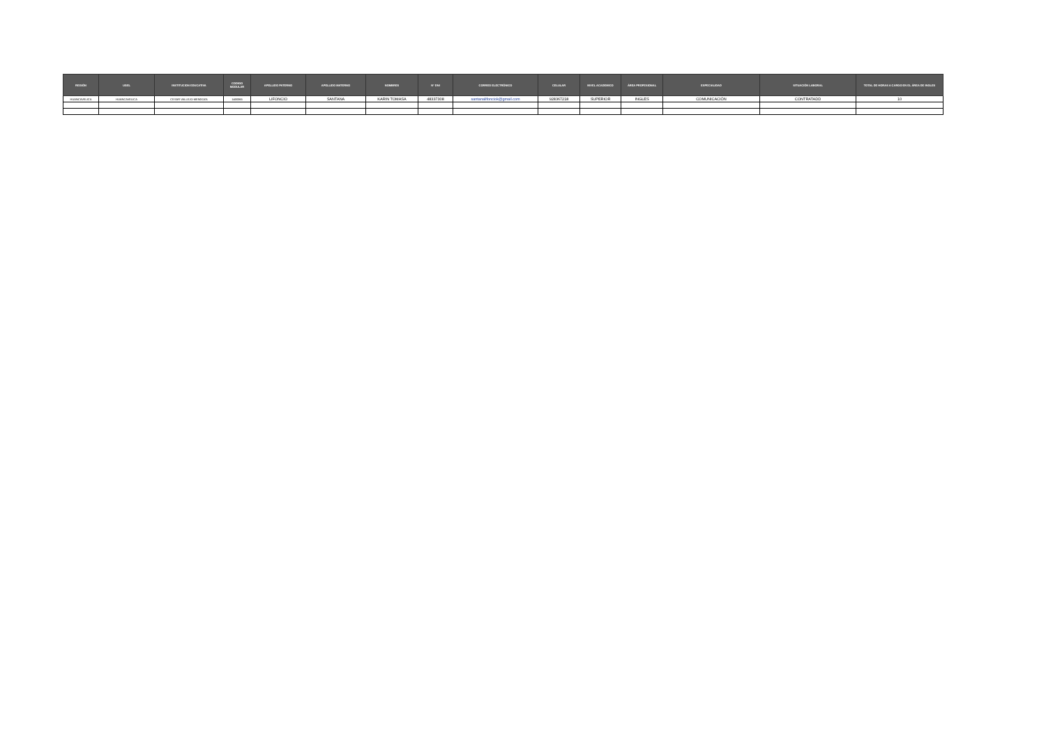| REGIÓN | UGEL | INSTITUCION EDUCATIVA | CODIGO MODULAR | APELLIDO PATERNO | APELLIDO MATERNO | NOMBRES | N° DNI | CORREO ELECTRÓNICO | CELULAR | NIVEL ACADEMICO | ÁREA PROFESIONAL | ESPECIALIDAD | SITUACIÓN LABORAL | TOTAL DE HORAS A CARGO EN EL ÁREA DE INGLES |
| --- | --- | --- | --- | --- | --- | --- | --- | --- | --- | --- | --- | --- | --- | --- |
| HUANCAVELICA | HUANCAVELICA | CESAR VALLEJO MENDOZA | 1400365 | LIFONCIO | SANTANA | KARIN TOMASA | 48337308 | santanalifonciok@gmail.com | 928367218 | SUPERIOR | INGLES | COMUNICACIÓN | CONTRATADD | 10 |